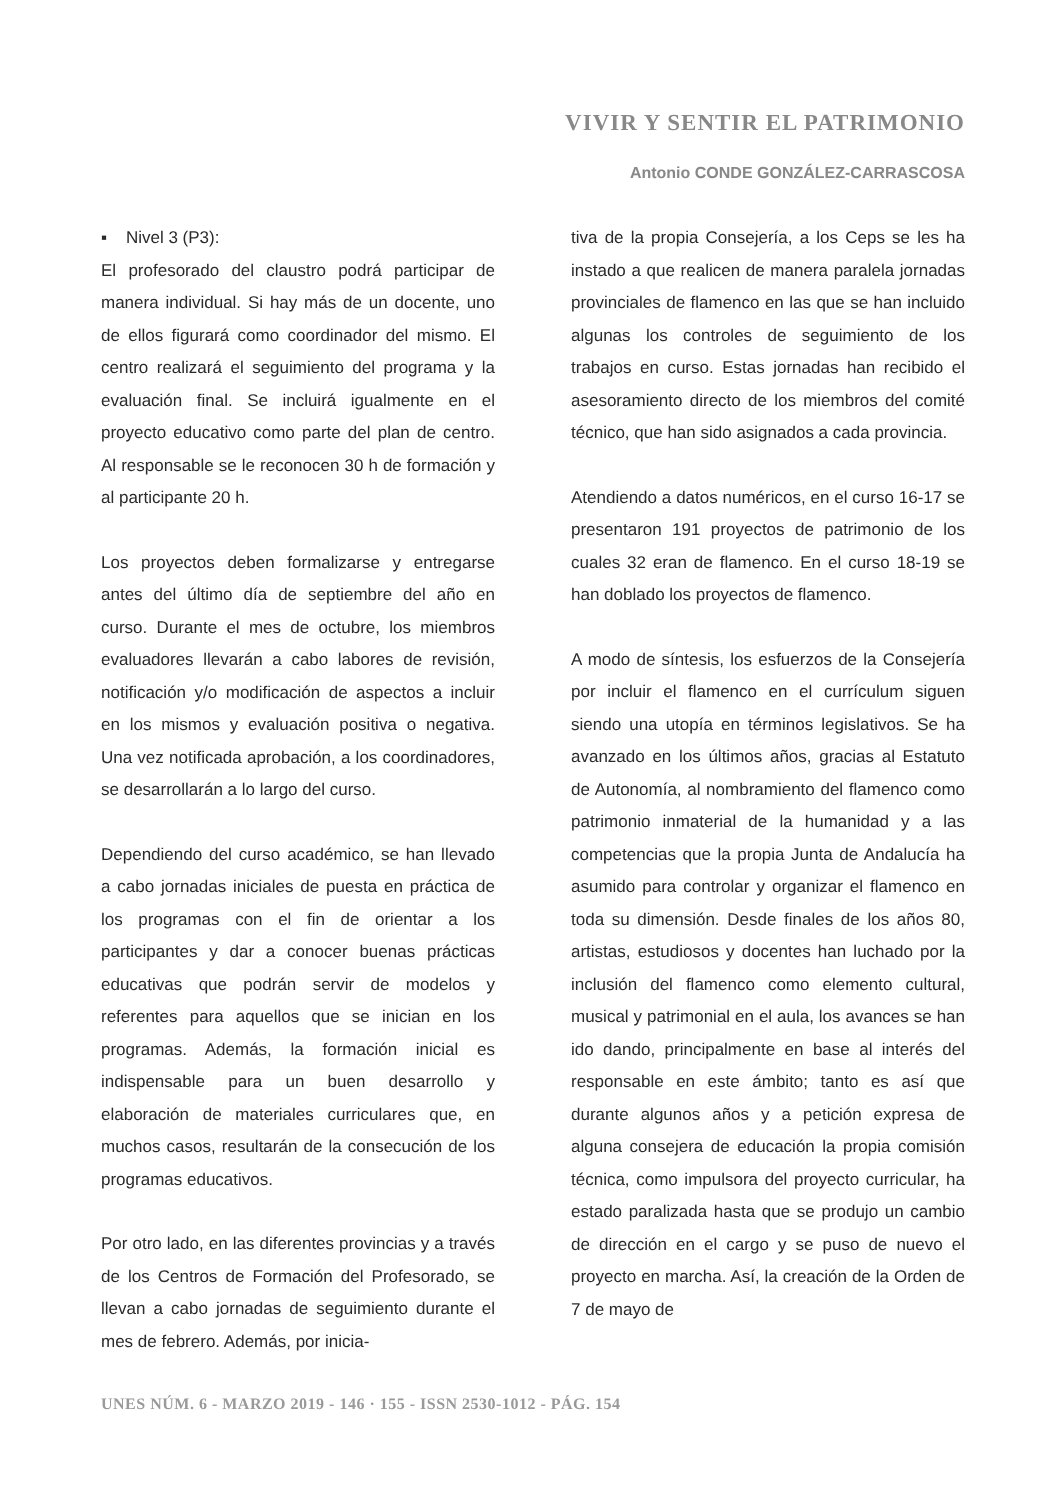VIVIR Y SENTIR EL PATRIMONIO
Antonio CONDE GONZÁLEZ-CARRASCOSA
▪ Nivel 3 (P3):
El profesorado del claustro podrá participar de manera individual. Si hay más de un docente, uno de ellos figurará como coordinador del mismo. El centro realizará el seguimiento del programa y la evaluación final. Se incluirá igualmente en el proyecto educativo como parte del plan de centro. Al responsable se le reconocen 30 h de formación y al participante 20 h.
Los proyectos deben formalizarse y entregarse antes del último día de septiembre del año en curso. Durante el mes de octubre, los miembros evaluadores llevarán a cabo labores de revisión, notificación y/o modificación de aspectos a incluir en los mismos y evaluación positiva o negativa. Una vez notificada aprobación, a los coordinadores, se desarrollarán a lo largo del curso.
Dependiendo del curso académico, se han llevado a cabo jornadas iniciales de puesta en práctica de los programas con el fin de orientar a los participantes y dar a conocer buenas prácticas educativas que podrán servir de modelos y referentes para aquellos que se inician en los programas. Además, la formación inicial es indispensable para un buen desarrollo y elaboración de materiales curriculares que, en muchos casos, resultarán de la consecución de los programas educativos.
Por otro lado, en las diferentes provincias y a través de los Centros de Formación del Profesorado, se llevan a cabo jornadas de seguimiento durante el mes de febrero. Además, por inicia-
tiva de la propia Consejería, a los Ceps se les ha instado a que realicen de manera paralela jornadas provinciales de flamenco en las que se han incluido algunas los controles de seguimiento de los trabajos en curso. Estas jornadas han recibido el asesoramiento directo de los miembros del comité técnico, que han sido asignados a cada provincia.
Atendiendo a datos numéricos, en el curso 16-17 se presentaron 191 proyectos de patrimonio de los cuales 32 eran de flamenco. En el curso 18-19 se han doblado los proyectos de flamenco.
A modo de síntesis, los esfuerzos de la Consejería por incluir el flamenco en el currículum siguen siendo una utopía en términos legislativos. Se ha avanzado en los últimos años, gracias al Estatuto de Autonomía, al nombramiento del flamenco como patrimonio inmaterial de la humanidad y a las competencias que la propia Junta de Andalucía ha asumido para controlar y organizar el flamenco en toda su dimensión. Desde finales de los años 80, artistas, estudiosos y docentes han luchado por la inclusión del flamenco como elemento cultural, musical y patrimonial en el aula, los avances se han ido dando, principalmente en base al interés del responsable en este ámbito; tanto es así que durante algunos años y a petición expresa de alguna consejera de educación la propia comisión técnica, como impulsora del proyecto curricular, ha estado paralizada hasta que se produjo un cambio de dirección en el cargo y se puso de nuevo el proyecto en marcha. Así, la creación de la Orden de 7 de mayo de
UNES NÚM. 6 - MARZO 2019 - 146 · 155 - ISSN 2530-1012 - PÁG. 154